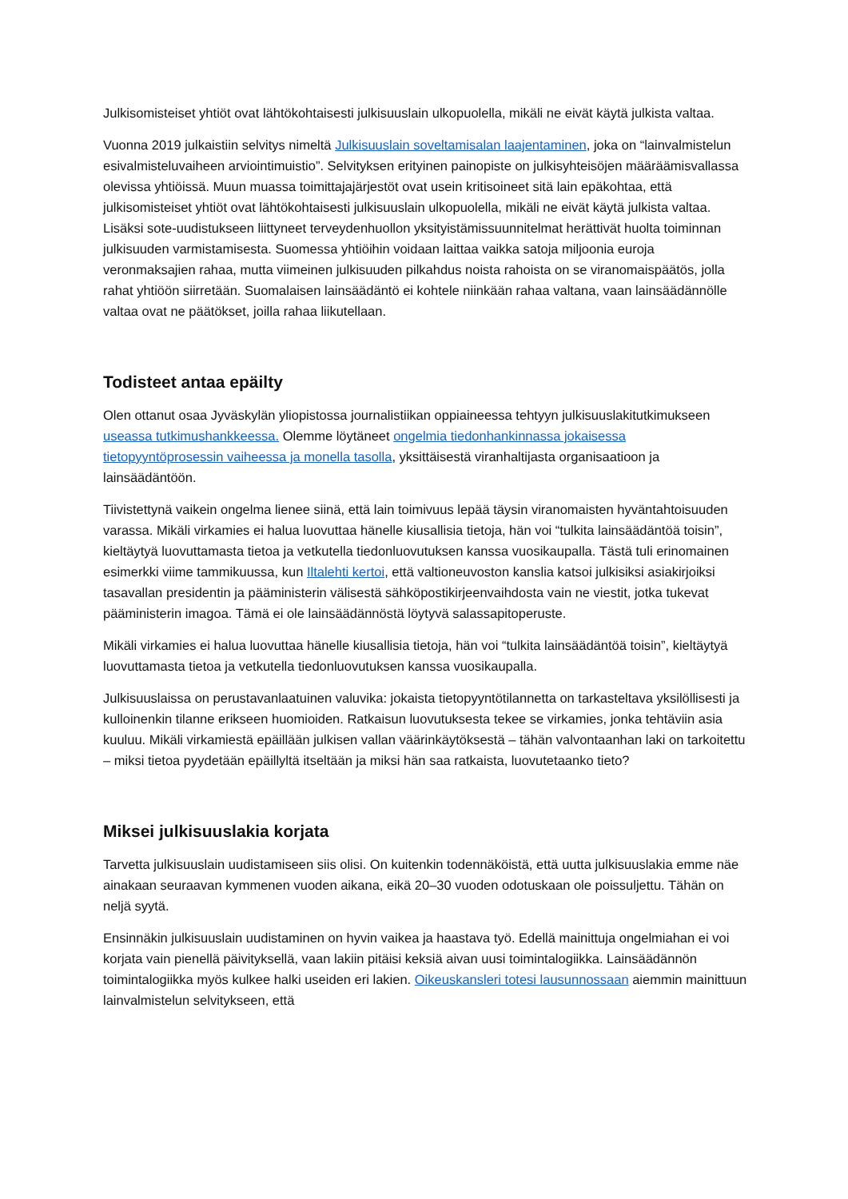Julkisomisteiset yhtiöt ovat lähtökohtaisesti julkisuuslain ulkopuolella, mikäli ne eivät käytä julkista valtaa.
Vuonna 2019 julkaistiin selvitys nimeltä Julkisuuslain soveltamisalan laajentaminen, joka on “lainvalmistelun esivalmisteluvaiheen arviointimuistio”. Selvityksen erityinen painopiste on julkisyhteisöjen määräämisvallassa olevissa yhtiöissä. Muun muassa toimittajajärjestöt ovat usein kritisoineet sitä lain epäkohtaa, että julkisomisteiset yhtiöt ovat lähtökohtaisesti julkisuuslain ulkopuolella, mikäli ne eivät käytä julkista valtaa. Lisäksi sote-uudistukseen liittyneet terveydenhuollon yksityistämissuunnitelmat herättivät huolta toiminnan julkisuuden varmistamisesta. Suomessa yhtiöihin voidaan laittaa vaikka satoja miljoonia euroja veronmaksajien rahaa, mutta viimeinen julkisuuden pilkahdus noista rahoista on se viranomaispäätös, jolla rahat yhtiöön siirretään. Suomalaisen lainsäädäntö ei kohtele niinkään rahaa valtana, vaan lainsäädännölle valtaa ovat ne päätökset, joilla rahaa liikutellaan.
Todisteet antaa epäilty
Olen ottanut osaa Jyväskylän yliopistossa journalistiikan oppiaineessa tehtyyn julkisuuslakitutkimukseen useassa tutkimushankkeessa. Olemme löytäneet ongelmia tiedonhankinnassa jokaisessa tietopyyntöprosessin vaiheessa ja monella tasolla, yksittäisestä viranhaltijasta organisaatioon ja lainsäädäntöön.
Tiivistettynä vaikein ongelma lienee siinä, että lain toimivuus lepää täysin viranomaisten hyväntahtoisuuden varassa. Mikäli virkamies ei halua luovuttaa hänelle kiusallisia tietoja, hän voi “tulkita lainsäädäntöä toisin”, kieltäytyä luovuttamasta tietoa ja vetkutella tiedonluovutuksen kanssa vuosikaupalla. Tästä tuli erinomainen esimerkki viime tammikuussa, kun Iltalehti kertoi, että valtioneuvoston kanslia katsoi julkisiksi asiakirjoiksi tasavallan presidentin ja pääministerin välisestä sähköpostikirjeenvaihdosta vain ne viestit, jotka tukevat pääministerin imagoa. Tämä ei ole lainsäädännöstä löytyvä salassapitoperuste.
Mikäli virkamies ei halua luovuttaa hänelle kiusallisia tietoja, hän voi “tulkita lainsäädäntöä toisin”, kieltäytyä luovuttamasta tietoa ja vetkutella tiedonluovutuksen kanssa vuosikaupalla.
Julkisuuslaissa on perustavanlaatuinen valuvika: jokaista tietopyyntötilannetta on tarkasteltava yksilöllisesti ja kulloinenkin tilanne erikseen huomioiden. Ratkaisun luovutuksesta tekee se virkamies, jonka tehtäviin asia kuuluu. Mikäli virkamiestä epäillään julkisen vallan väärinkäytöksestä – tähän valvontaanhan laki on tarkoitettu – miksi tietoa pyydetään epäillyltä itseltään ja miksi hän saa ratkaista, luovutetaanko tieto?
Miksei julkisuuslakia korjata
Tarvetta julkisuuslain uudistamiseen siis olisi. On kuitenkin todennäköistä, että uutta julkisuuslakia emme näe ainakaan seuraavan kymmenen vuoden aikana, eikä 20–30 vuoden odotuskaan ole poissuljettu. Tähän on neljä syytä.
Ensinnäkin julkisuuslain uudistaminen on hyvin vaikea ja haastava työ. Edellä mainittuja ongelmiahan ei voi korjata vain pienellä päivityksellä, vaan lakiin pitäisi keksiä aivan uusi toimintalogiikka. Lainsäädännön toimintalogiikka myös kulkee halki useiden eri lakien. Oikeuskansleri totesi lausunnossaan aiemmin mainittuun lainvalmistelun selvitykseen, että